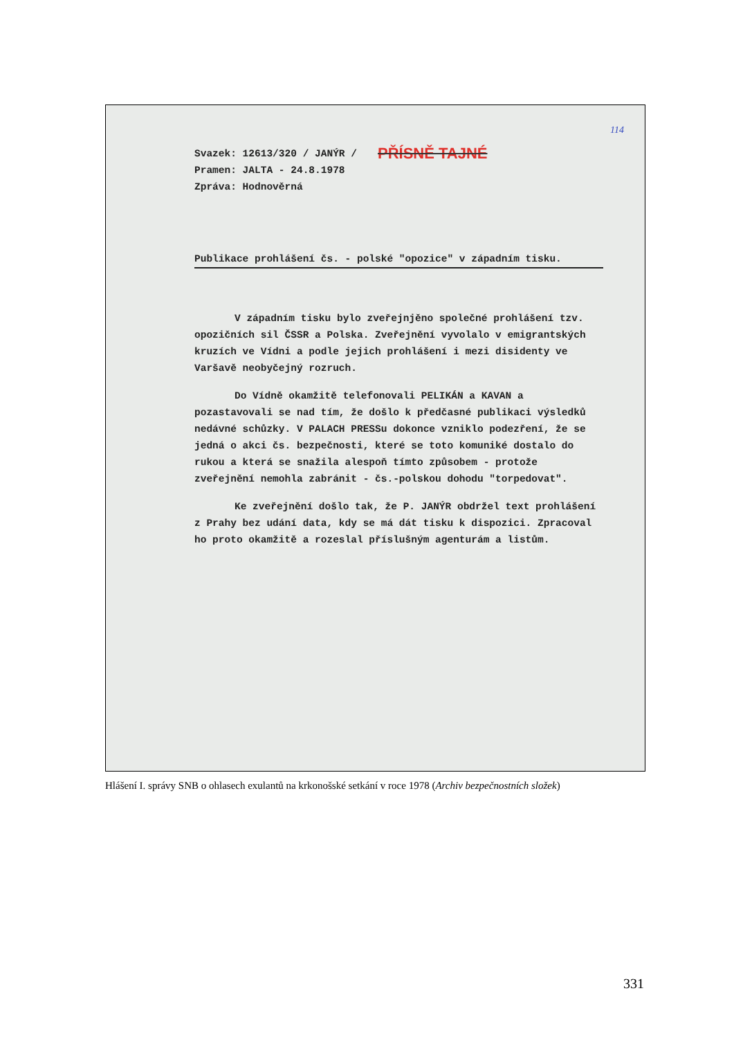114
Svazek: 12613/320 / JANÝR /
Pramen: JALTA - 24.8.1978
Zpráva: Hodnověrná
PŘÍSNĚ TAJNÉ
Publikace prohlášení čs. - polské "opozice" v západním tisku.
V západním tisku bylo zveřejnjěno společné prohlášení tzv. opozičních sil ČSSR a Polska. Zveřejnění vyvolalo v emigrantských kruzích ve Vídni a podle jejich prohlášení i mezi disidenty ve Varšavě neobyčejný rozruch.
Do Vídně okamžitě telefonovali PELIKÁN a KAVAN a pozastavovali se nad tím, že došlo k předčasné publikaci výsledků nedávné schůzky. V PALACH PRESSu dokonce vzniklo podezření, že se jedná o akci čs. bezpečnosti, které se toto komuniké dostalo do rukou a která se snažila alespoň tímto způsobem - protože zveřejnění nemohla zabránit - čs.-polskou dohodu "torpedovat".
Ke zveřejnění došlo tak, že P. JANÝR obdržel text prohlášení z Prahy bez udání data, kdy se má dát tisku k dispozici. Zpracoval ho proto okamžitě a rozeslal příslušným agenturám a listům.
Hlášení I. správy SNB o ohlasech exulantů na krkonošské setkání v roce 1978 (Archiv bezpečnostních složek)
331